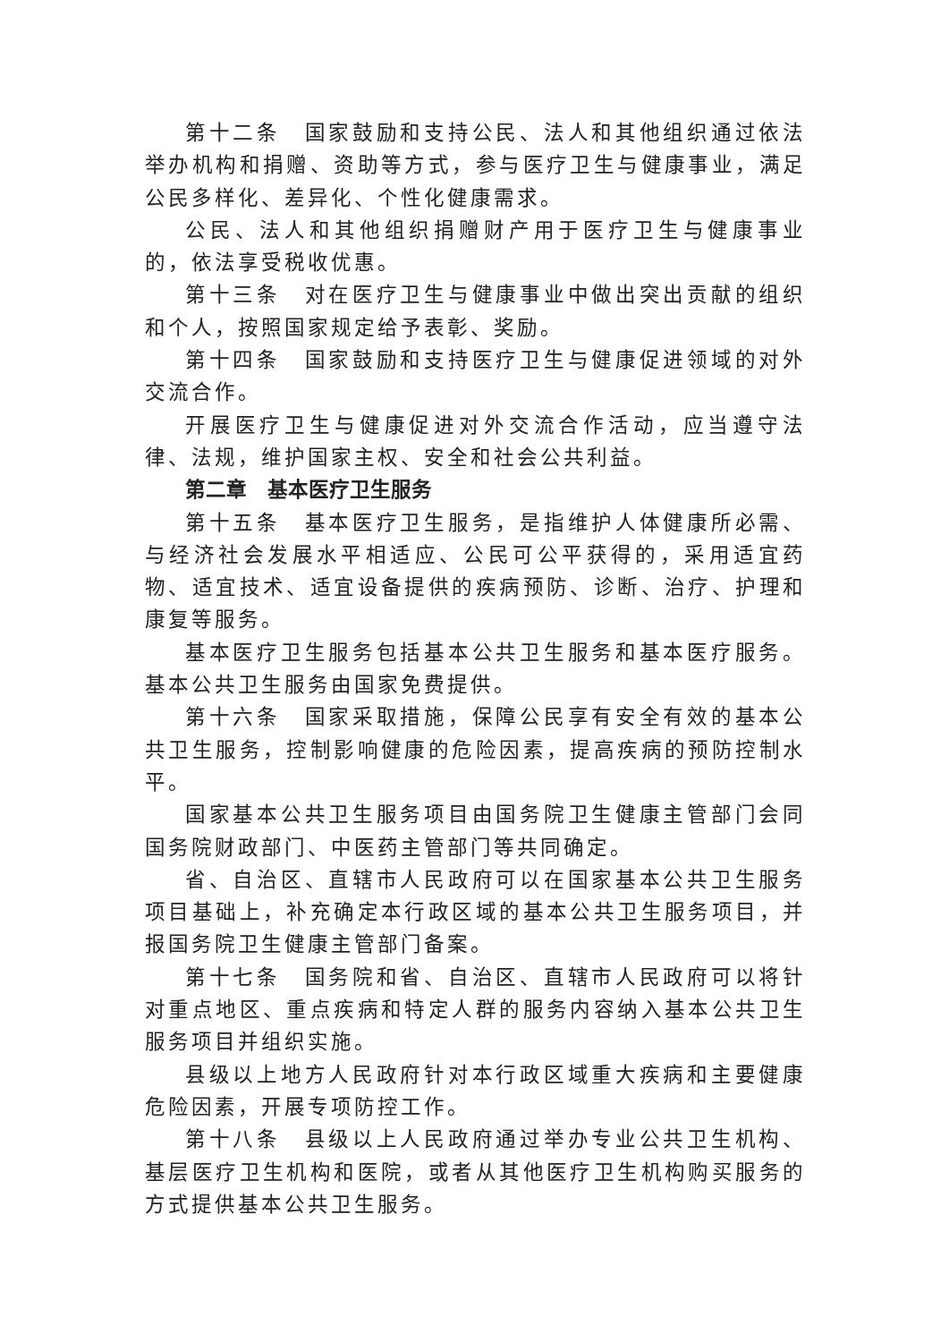第十二条　国家鼓励和支持公民、法人和其他组织通过依法举办机构和捐赠、资助等方式，参与医疗卫生与健康事业，满足公民多样化、差异化、个性化健康需求。
公民、法人和其他组织捐赠财产用于医疗卫生与健康事业的，依法享受税收优惠。
第十三条　对在医疗卫生与健康事业中做出突出贡献的组织和个人，按照国家规定给予表彰、奖励。
第十四条　国家鼓励和支持医疗卫生与健康促进领域的对外交流合作。
开展医疗卫生与健康促进对外交流合作活动，应当遵守法律、法规，维护国家主权、安全和社会公共利益。
第二章　基本医疗卫生服务
第十五条　基本医疗卫生服务，是指维护人体健康所必需、与经济社会发展水平相适应、公民可公平获得的，采用适宜药物、适宜技术、适宜设备提供的疾病预防、诊断、治疗、护理和康复等服务。
基本医疗卫生服务包括基本公共卫生服务和基本医疗服务。基本公共卫生服务由国家免费提供。
第十六条　国家采取措施，保障公民享有安全有效的基本公共卫生服务，控制影响健康的危险因素，提高疾病的预防控制水平。
国家基本公共卫生服务项目由国务院卫生健康主管部门会同国务院财政部门、中医药主管部门等共同确定。
省、自治区、直辖市人民政府可以在国家基本公共卫生服务项目基础上，补充确定本行政区域的基本公共卫生服务项目，并报国务院卫生健康主管部门备案。
第十七条　国务院和省、自治区、直辖市人民政府可以将针对重点地区、重点疾病和特定人群的服务内容纳入基本公共卫生服务项目并组织实施。
县级以上地方人民政府针对本行政区域重大疾病和主要健康危险因素，开展专项防控工作。
第十八条　县级以上人民政府通过举办专业公共卫生机构、基层医疗卫生机构和医院，或者从其他医疗卫生机构购买服务的方式提供基本公共卫生服务。